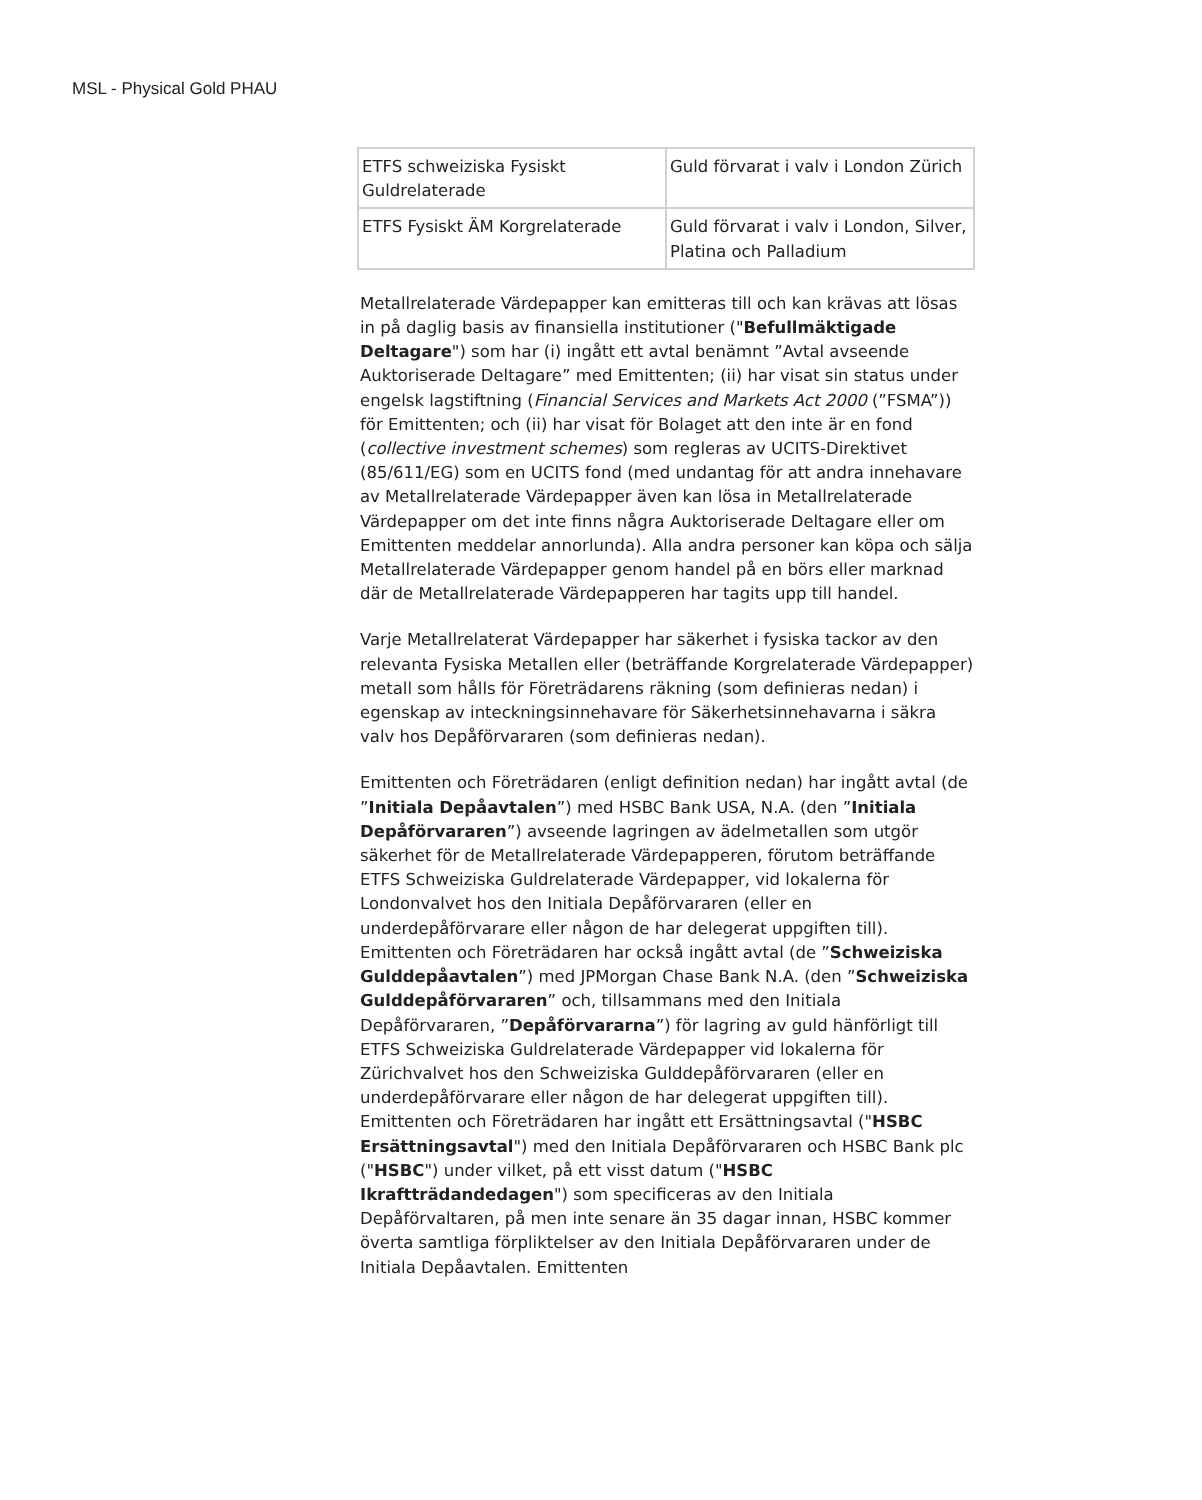MSL - Physical Gold PHAU
| ETFS schweiziska Fysiskt Guldrelaterade | Guld förvarat i valv i London Zürich |
| ETFS Fysiskt ÄM Korgrelaterade | Guld förvarat i valv i London, Silver, Platina och Palladium |
Metallrelaterade Värdepapper kan emitteras till och kan krävas att lösas in på daglig basis av finansiella institutioner ("Befullmäktigade Deltagare") som har (i) ingått ett avtal benämnt ”Avtal avseende Auktoriserade Deltagare” med Emittenten; (ii) har visat sin status under engelsk lagstiftning (Financial Services and Markets Act 2000 (”FSMA”)) för Emittenten; och (ii) har visat för Bolaget att den inte är en fond (collective investment schemes) som regleras av UCITS-Direktivet (85/611/EG) som en UCITS fond (med undantag för att andra innehavare av Metallrelaterade Värdepapper även kan lösa in Metallrelaterade Värdepapper om det inte finns några Auktoriserade Deltagare eller om Emittenten meddelar annorlunda). Alla andra personer kan köpa och sälja Metallrelaterade Värdepapper genom handel på en börs eller marknad där de Metallrelaterade Värdepapperen har tagits upp till handel.
Varje Metallrelaterat Värdepapper har säkerhet i fysiska tackor av den relevanta Fysiska Metallen eller (beträffande Korgrelaterade Värdepapper) metall som hålls för Företrädarens räkning (som definieras nedan) i egenskap av inteckningsinnehavare för Säkerhetsinnehavarna i säkra valv hos Depåförvararen (som definieras nedan).
Emittenten och Företrädaren (enligt definition nedan) har ingått avtal (de ”Initiala Depåavtalen”) med HSBC Bank USA, N.A. (den ”Initiala Depåförvararen”) avseende lagringen av ädelmetallen som utgör säkerhet för de Metallrelaterade Värdepapperen, förutom beträffande ETFS Schweiziska Guldrelaterade Värdepapper, vid lokalerna för Londonvalvet hos den Initiala Depåförvararen (eller en underdepåförvarare eller någon de har delegerat uppgiften till). Emittenten och Företrädaren har också ingått avtal (de ”Schweiziska Gulddepåavtalen”) med JPMorgan Chase Bank N.A. (den ”Schweiziska Gulddepåförvararen” och, tillsammans med den Initiala Depåförvararen, ”Depåförvararna”) för lagring av guld hänförligt till ETFS Schweiziska Guldrelaterade Värdepapper vid lokalerna för Zürichvalvet hos den Schweiziska Gulddepåförvararen (eller en underdepåförvarare eller någon de har delegerat uppgiften till). Emittenten och Företrädaren har ingått ett Ersättningsavtal ("HSBC Ersättningsavtal") med den Initiala Depåförvararen och HSBC Bank plc ("HSBC") under vilket, på ett visst datum ("HSBC Ikraftträdandedagen") som specificeras av den Initiala Depåförvaltaren, på men inte senare än 35 dagar innan, HSBC kommer överta samtliga förpliktelser av den Initiala Depåförvararen under de Initiala Depåavtalen. Emittenten